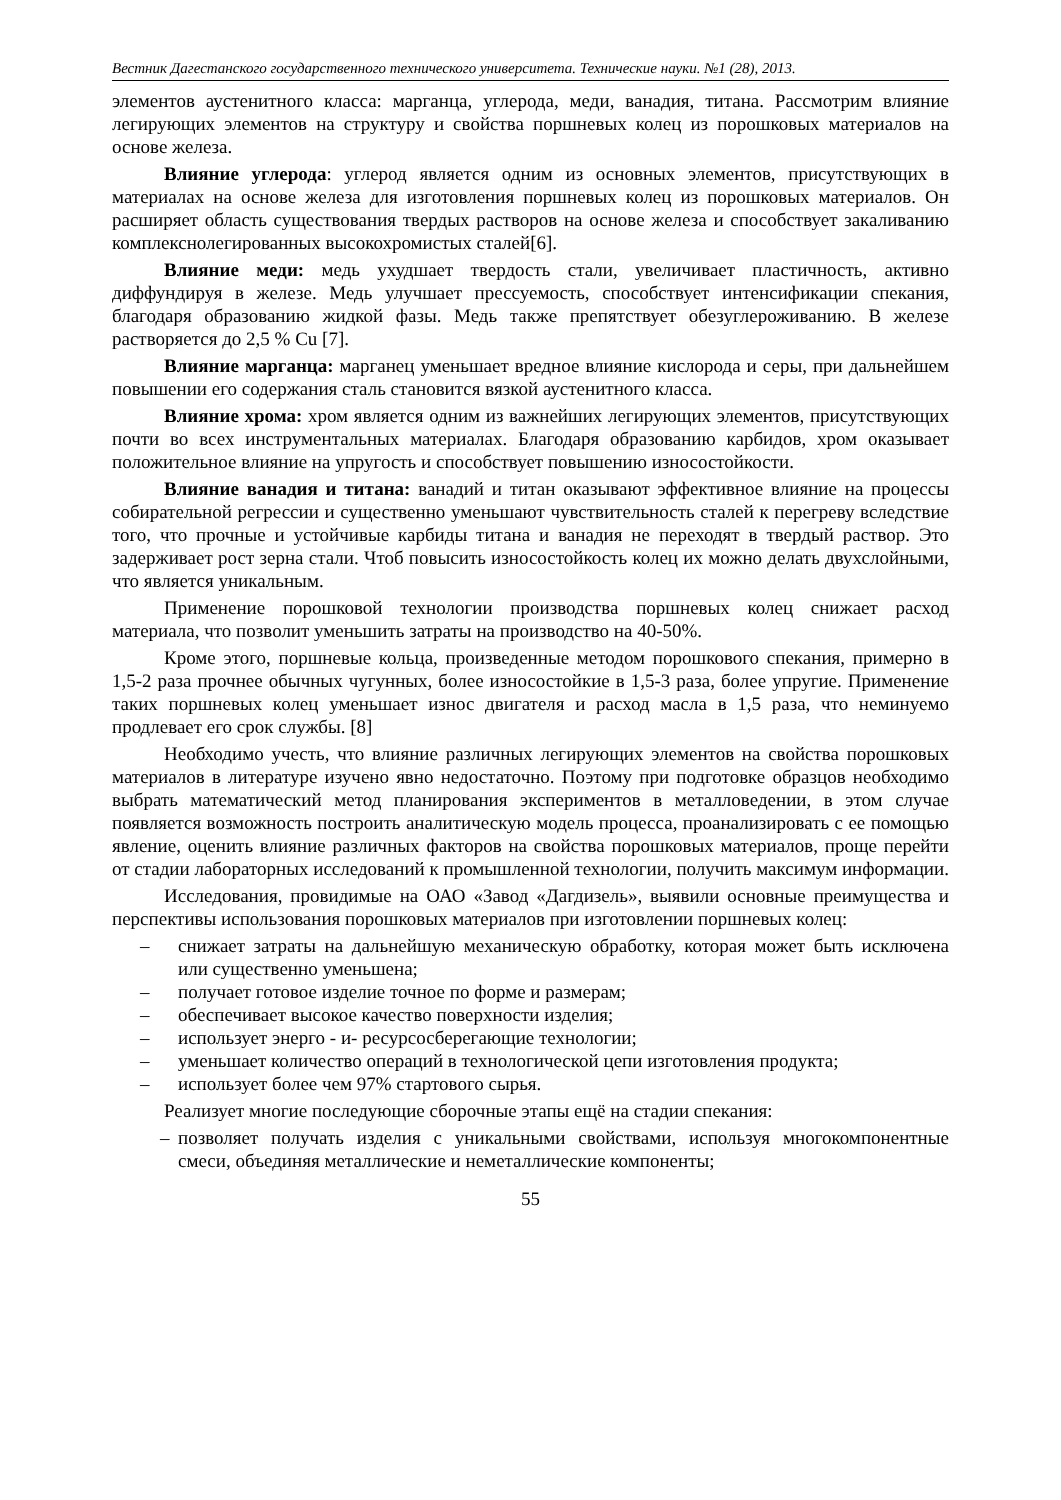Вестник Дагестанского государственного технического университета. Технические науки. №1 (28), 2013.
элементов аустенитного класса: марганца, углерода, меди, ванадия, титана. Рассмотрим влияние легирующих элементов на структуру и свойства поршневых колец из порошковых материалов на основе железа.
Влияние углерода: углерод является одним из основных элементов, присутствующих в материалах на основе железа для изготовления поршневых колец из порошковых материалов. Он расширяет область существования твердых растворов на основе железа и способствует закаливанию комплекснолегированных высокохромистых сталей[6].
Влияние меди: медь ухудшает твердость стали, увеличивает пластичность, активно диффундируя в железе. Медь улучшает прессуемость, способствует интенсификации спекания, благодаря образованию жидкой фазы. Медь также препятствует обезуглероживанию. В железе растворяется до 2,5 % Cu [7].
Влияние марганца: марганец уменьшает вредное влияние кислорода и серы, при дальнейшем повышении его содержания сталь становится вязкой аустенитного класса.
Влияние хрома: хром является одним из важнейших легирующих элементов, присутствующих почти во всех инструментальных материалах. Благодаря образованию карбидов, хром оказывает положительное влияние на упругость и способствует повышению износостойкости.
Влияние ванадия и титана: ванадий и титан оказывают эффективное влияние на процессы собирательной регрессии и существенно уменьшают чувствительность сталей к перегреву вследствие того, что прочные и устойчивые карбиды титана и ванадия не переходят в твердый раствор. Это задерживает рост зерна стали. Чтоб повысить износостойкость колец их можно делать двухслойными, что является уникальным.
Применение порошковой технологии производства поршневых колец снижает расход материала, что позволит уменьшить затраты на производство на 40-50%.
Кроме этого, поршневые кольца, произведенные методом порошкового спекания, примерно в 1,5-2 раза прочнее обычных чугунных, более износостойкие в 1,5-3 раза, более упругие. Применение таких поршневых колец уменьшает износ двигателя и расход масла в 1,5 раза, что неминуемо продлевает его срок службы. [8]
Необходимо учесть, что влияние различных легирующих элементов на свойства порошковых материалов в литературе изучено явно недостаточно. Поэтому при подготовке образцов необходимо выбрать математический метод планирования экспериментов в металловедении, в этом случае появляется возможность построить аналитическую модель процесса, проанализировать с ее помощью явление, оценить влияние различных факторов на свойства порошковых материалов, проще перейти от стадии лабораторных исследований к промышленной технологии, получить максимум информации.
Исследования, провидимые на ОАО «Завод «Дагдизель», выявили основные преимущества и перспективы использования порошковых материалов при изготовлении поршневых колец:
– снижает затраты на дальнейшую механическую обработку, которая может быть исключена или существенно уменьшена;
– получает готовое изделие точное по форме и размерам;
– обеспечивает высокое качество поверхности изделия;
– использует энерго - и- ресурсосберегающие технологии;
– уменьшает количество операций в технологической цепи изготовления продукта;
– использует более чем 97% стартового сырья.
Реализует многие последующие сборочные этапы ещё на стадии спекания:
– позволяет получать изделия с уникальными свойствами, используя многокомпонентные смеси, объединяя металлические и неметаллические компоненты;
55